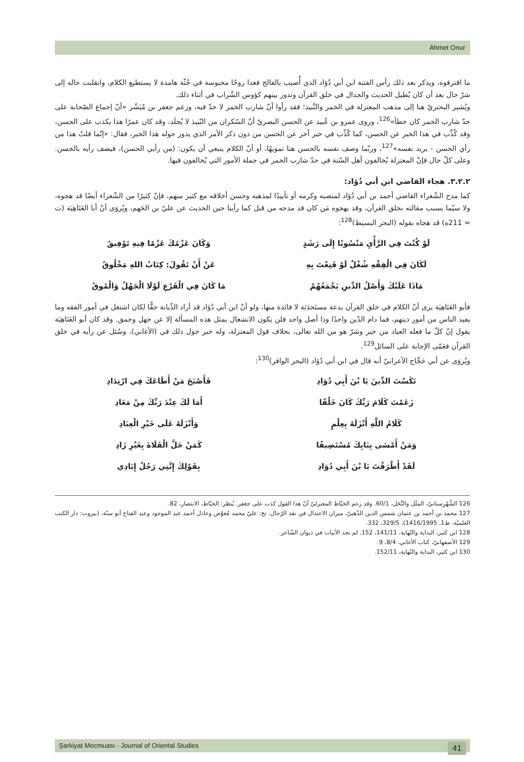Ahmet Onur
ما اقترفوه، ويذكر بعد ذلك رأس الفتنة ابن أبي دُؤاد الذي أُصيب بالفالج فغدا روحًا محبوسة في جُثّة هامدة لا يستطيع الكلام، وانقلبت حاله إلى شرّ حال بعد أن كان يُطيل الحديث والجدال في خلق القرآن وتدور بينهم كؤوس الشّراب في أثناء ذلك.
ويُشير البحتريّ هنا إلى مذهب المعتزلة في الخمر والنَّبيذ؛ فقد رأوا أنّ شارب الخمر لا حدّ فيه، وزعم جعفر بن مُبَشّر «أنّ إجماع الصّحابة على حدّ شارب الخمر كان خطأ»<sup>126</sup>، وروى عمرو بن عُبيد عن الحسن البصريّ أنّ السّكران من النّبيذ لا يُجلَد، وقد كان عمرًا هذا يكذب على الحسن، وقد كُذِّب في هذا الخبر عن الحسن، كما كُذِّب في خبر آخر عن الحسن من دون ذكر الأمر الذي يدور حوله هذا الخبر، فقال: «إنّما قلتُ هذا من رأي الحسن - يريد نفسه»<sup>127</sup>، وربّما وصف نفسه بالحسن هنا تمويهًا، أو أنّ الكلام ينبغي أن يكون: (من رأيي الحسن)، فيصف رأيه بالحسن. وعلى كلّ حال فإنّ المعتزلة يُخالفون أهل السّنة في حدّ شارب الخمر في جملة الأمور التي يُخالفون فيها.
٣.٢.٢. هجاء القاضي ابن أبي دُؤاد:
كما مدح الشّعراء القاضي أحمد بن أبي دُؤاد لمنصبه وكرمه أو تأييدًا لمذهبه وحسن أخلاقه مع كثير منهم، فإنّ كثيرًا من الشّعراء أيضًا قد هجوه، ولا سيّما بسبب مقالته بخلق القرآن، وقد يهجوه مَن كان قد مدحه من قبل كما رأينا حين الحديث عن عليّ بن الجَهم، ويُروَى أنّ أبا العَتَاهِيَة (ت ≈ 211ه) قد هجاه بقوله (البحر البسيط)<sup>128</sup>:
| لَوْ كُنْتَ فِي الرَّأْيِ مَنْسُوبًا إِلَى رَشَدٍ | وَكَانَ عَزْمُكَ عَزْمًا فِيهِ تَوْفِيقُ |
| لَكَانَ فِي الْفِقْهِ شُغْلٌ لَوْ قَنِعْتَ بِهِ | عَنْ أَنْ تَقُولَ: كِتَابُ اللهِ مَخْلُوقُ |
| مَاذَا عَلَيْكَ وَأَصْلُ الدِّينِ يَجْمَعُهُمْ | مَا كَانَ فِي الْفَرْعِ لَوْلَا الْجَهْلُ وَالْمُوقُ |
فأبو العَتَاهِيَة يرى أنّ الكلام في خلق القرآن بدعة مستَحدَثة لا فائدة منها، ولو أنّ ابن أبي دُؤاد قد أراد الدِّيانة حقًّا لكان اشتغل في أمور الفقه وما يفيد الناس من أمور دينهم، فما دام الدّين واحدًا وذا أصل واحد فلن يكون الانشغال بمثل هذه المسألة إلا عن جهل وحمق. وقد كان أبو العَتَاهِيَة يقول إنّ كلّ ما فعله العباد من خير وشرّ هو من الله تعالى، بخلاف قول المعتزلة، وله خبر حول ذلك في (الأغاني)، وسُئل عن رأيه في خلق القرآن فعَمّى الإجابة على السائل<sup>129</sup>.
ويُروَى عن أبي حَجَّاج الأعرابيّ أنه قال في ابن أبي دُؤاد (البحر الوافر)<sup>130</sup>:
| نَكَسْتَ الدِّينَ يَا بْنَ أَبِي دُوَادِ | فَأَصْبَحَ مَنْ أَطَاعَكَ فِي ارْتِدَادِ |
| زَعَمْتَ كَلَامَ رَبِّكَ كَانَ خَلْقًا | أَمَا لَكَ عِنْدَ رَبِّكَ مِنْ مَعَادِ |
| كَلَامُ اللَّهِ أَنْزَلَهُ بِعِلْمٍ | وَأَنْزَلَهُ عَلَى خَيْرِ الْعِبَادِ |
| وَمَنْ أَمْسَى بِبَابِكَ مُسْتَضِيفًا | كَمَنْ حَلَّ الْفَلَاةَ بِغَيْرِ زَادِ |
| لَقَدْ أَطْرَفْتَ يَا بْنَ أَبِي دُوَادِ | بِقَوْلِكَ إِنَّنِي رَجُلٌ إِيَادِي |
126 الشَّهْرِستانيّ، الملَل والنِّحَل، 60/1. وقد زعم الخيّاط المعتزليّ أنّ هذا القول كذب على جعفر. يُنظر: الخيّاط، الانتصار، 82.
127 محمد بن أحمد بن عثمان شمس الدين الذّهبيّ، ميزان الاعتدال في نقد الرّجال، تح: عليّ محمد مُعوَّض وعادل أحمد عبد الموجود وعبد الفتاح أبو سنّة، (بيروت: دار الكتب العلميّة، ط1، 1416/1995)، 329/5، 332.
128 ابن كثير، البداية والنّهاية، 141/11، 152. لم نجد الأبيات في ديوان الشّاعر.
129 الأصفهانيّ، كتاب الأغاني، 8/4، 9.
130 ابن كثير، البداية والنّهاية، 152/11.
Şarkiyat Mecmuası - Journal of Oriental Studies 41